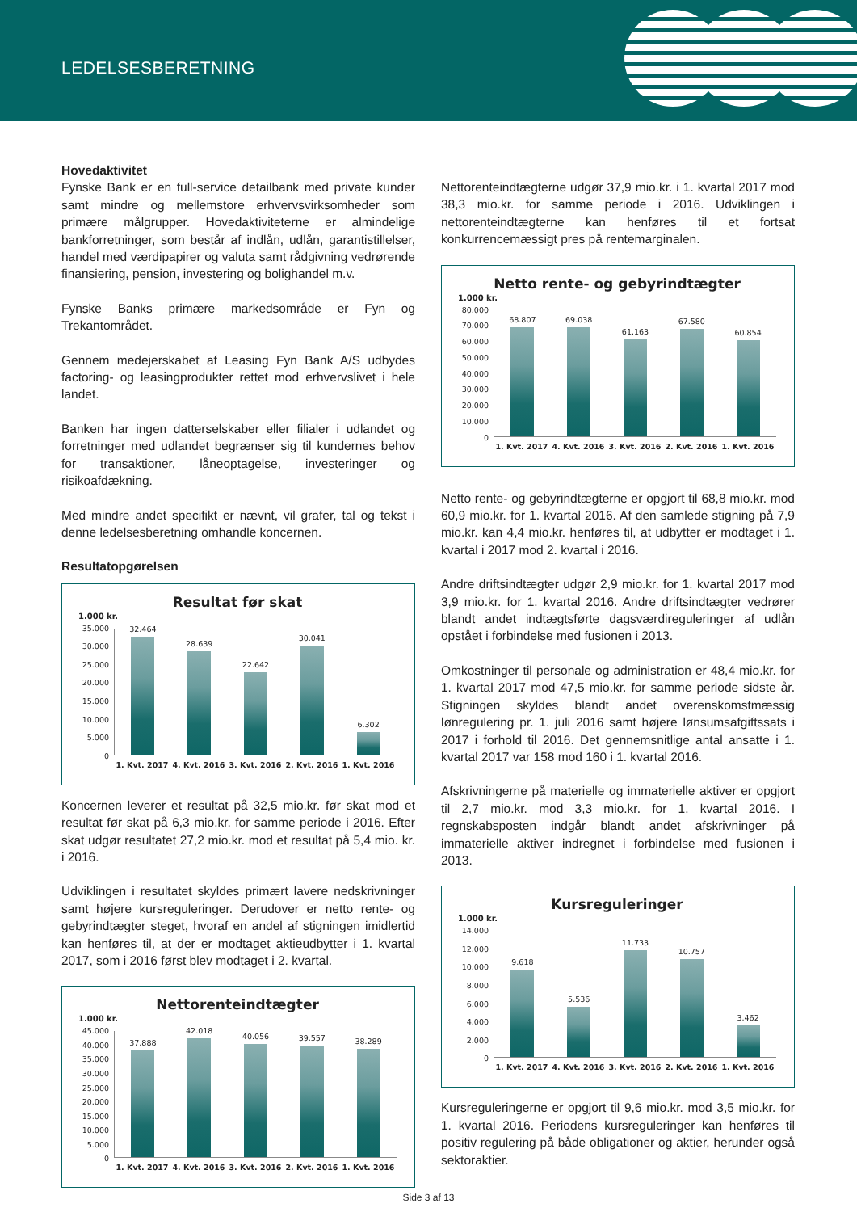LEDELSESBERETNING
Hovedaktivitet
Fynske Bank er en full-service detailbank med private kunder samt mindre og mellemstore erhvervsvirksomheder som primære målgrupper. Hovedaktiviteterne er almindelige bankforretninger, som består af indlån, udlån, garantistillelser, handel med værdipapirer og valuta samt rådgivning vedrørende finansiering, pension, investering og bolighandel m.v.
Fynske Banks primære markedsområde er Fyn og Trekantområdet.
Gennem medejerskabet af Leasing Fyn Bank A/S udbydes factoring- og leasingprodukter rettet mod erhvervslivet i hele landet.
Banken har ingen datterselskaber eller filialer i udlandet og forretninger med udlandet begrænser sig til kundernes behov for transaktioner, låneoptagelse, investeringer og risikoafdækning.
Med mindre andet specifikt er nævnt, vil grafer, tal og tekst i denne ledelsesberetning omhandle koncernen.
Resultatopgørelsen
Resultat før skat
1.000 kr.
35.000
30.000
25.000
20.000
15.000
10.000
5.000
0
32.464
28.639
22.642
30.041
6.302
1. Kvt. 2017 4. Kvt. 2016 3. Kvt. 2016 2. Kvt. 2016 1. Kvt. 2016
Koncernen leverer et resultat på 32,5 mio.kr. før skat mod et resultat før skat på 6,3 mio.kr. for samme periode i 2016. Efter skat udgør resultatet 27,2 mio.kr. mod et resultat på 5,4 mio. kr. i 2016.
Udviklingen i resultatet skyldes primært lavere nedskrivninger samt højere kursreguleringer. Derudover er netto rente- og gebyrindtægter steget, hvoraf en andel af stigningen imidlertid kan henføres til, at der er modtaget aktieudbytter i 1. kvartal 2017, som i 2016 først blev modtaget i 2. kvartal.
Nettorenteindtægter
1.000 kr.
45.000
40.000
35.000
30.000
25.000
20.000
15.000
10.000
5.000
0
37.888
42.018
40.056
39.557
38.289
1. Kvt. 2017 4. Kvt. 2016 3. Kvt. 2016 2. Kvt. 2016 1. Kvt. 2016
Nettorenteindtægterne udgør 37,9 mio.kr. i 1. kvartal 2017 mod 38,3 mio.kr. for samme periode i 2016. Udviklingen i nettorenteindtægterne kan henføres til et fortsat konkurrencemæssigt pres på rentemarginalen.
Netto rente- og gebyrindtægter
1.000 kr.
80.000
70.000
60.000
50.000
40.000
30.000
20.000
10.000
0
68.807
69.038
61.163
67.580
60.854
1. Kvt. 2017 4. Kvt. 2016 3. Kvt. 2016 2. Kvt. 2016 1. Kvt. 2016
Netto rente- og gebyrindtægterne er opgjort til 68,8 mio.kr. mod 60,9 mio.kr. for 1. kvartal 2016. Af den samlede stigning på 7,9 mio.kr. kan 4,4 mio.kr. henføres til, at udbytter er modtaget i 1. kvartal i 2017 mod 2. kvartal i 2016.
Andre driftsindtægter udgør 2,9 mio.kr. for 1. kvartal 2017 mod 3,9 mio.kr. for 1. kvartal 2016. Andre driftsindtægter vedrører blandt andet indtægtsførte dagsværdireguleringer af udlån opstået i forbindelse med fusionen i 2013.
Omkostninger til personale og administration er 48,4 mio.kr. for 1. kvartal 2017 mod 47,5 mio.kr. for samme periode sidste år. Stigningen skyldes blandt andet overenskomstmæssig lønregulering pr. 1. juli 2016 samt højere lønsumsafgiftssats i 2017 i forhold til 2016. Det gennemsnitlige antal ansatte i 1. kvartal 2017 var 158 mod 160 i 1. kvartal 2016.
Afskrivningerne på materielle og immaterielle aktiver er opgjort til 2,7 mio.kr. mod 3,3 mio.kr. for 1. kvartal 2016. I regnskabsposten indgår blandt andet afskrivninger på immaterielle aktiver indregnet i forbindelse med fusionen i 2013.
Kursreguleringer
1.000 kr.
14.000
12.000
10.000
8.000
6.000
4.000
2.000
0
9.618
5.536
11.733
10.757
3.462
1. Kvt. 2017 4. Kvt. 2016 3. Kvt. 2016 2. Kvt. 2016 1. Kvt. 2016
Kursreguleringerne er opgjort til 9,6 mio.kr. mod 3,5 mio.kr. for 1. kvartal 2016. Periodens kursreguleringer kan henføres til positiv regulering på både obligationer og aktier, herunder også sektoraktier.
Side 3 af 13